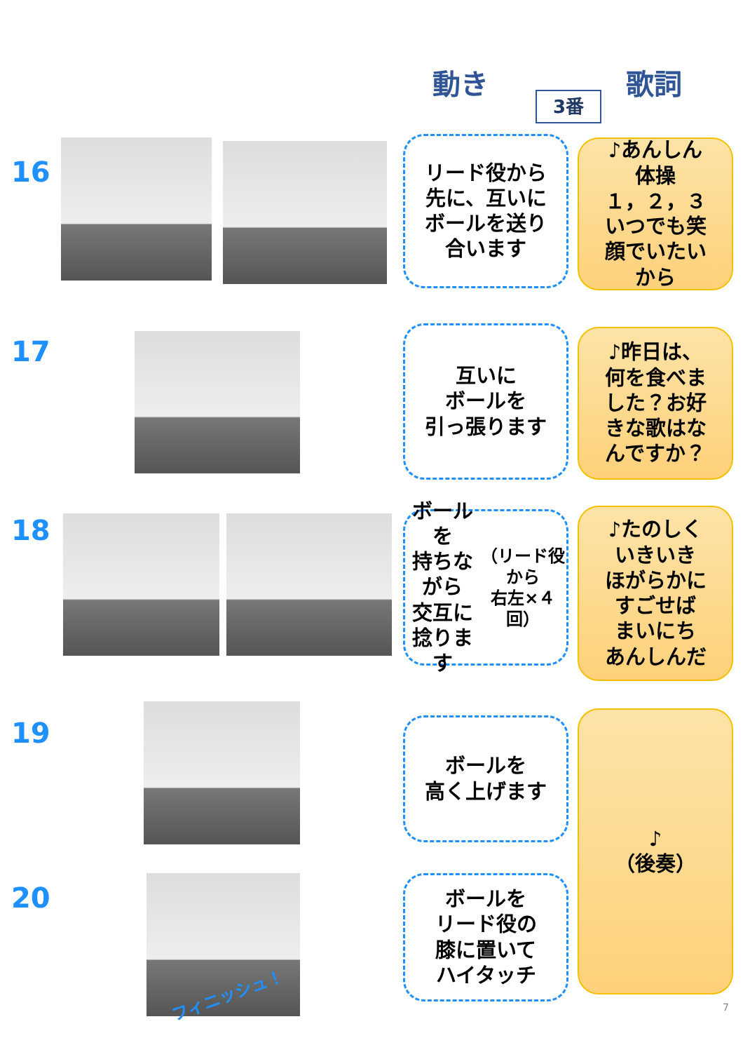動き 歌詞
3番
16
リード役から
先に、互いに
ボールを送り
合います
♪あんしん
体操
１，２，３
いつでも笑
顔でいたい
から
17
互いに
ボールを
引っ張ります
♪昨日は、
何を食べま
した？お好
きな歌はな
んですか？
18
ボールを
持ちながら
交互に
捻ります
（リード役から
右左×４回）
♪たのしく
いきいき
ほがらかに
すごせば
まいにち
あんしんだ
19
ボールを
高く上げます
♪
（後奏）
20
フィニッシュ！
ボールを
リード役の
膝に置いて
ハイタッチ
7